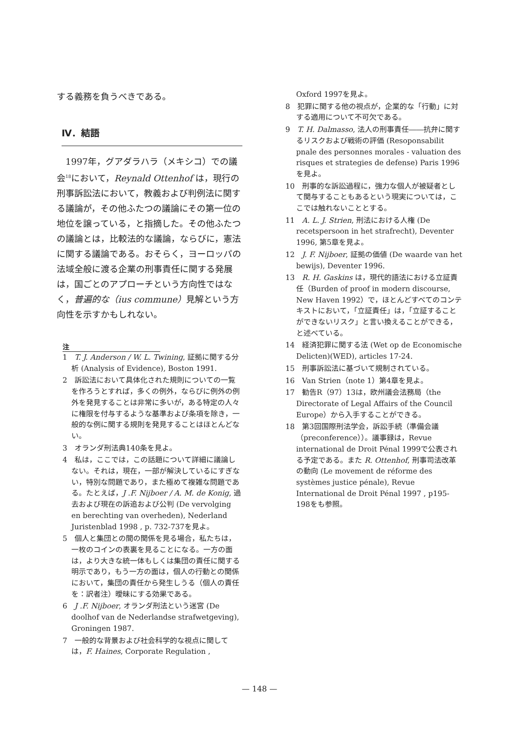する義務を負うべきである。
Ⅳ．結語
1997年，グアダラハラ（メキシコ）での議会<sup>18</sup>において，Reynald Ottenhof は，現行の刑事訴訟法において，教義および判例法に関する議論が，その他ふたつの議論にその第一位の地位を譲っている，と指摘した。その他ふたつの議論とは，比較法的な議論，ならびに，憲法に関する議論である。おそらく，ヨーロッパの法域全般に渡る企業の刑事責任に関する発展は，国ごとのアプローチという方向性ではなく，普遍的な（ius commune）見解という方向性を示すかもしれない。
注
1　T. J. Anderson / W. L. Twining, 証拠に関する分析 (Analysis of Evidence), Boston 1991.
2　訴訟法において具体化された規則についての一覧を作ろうとすれば，多くの例外，ならびに例外の例外を発見することは非常に多いが，ある特定の人々に権限を付与するような基準および条項を除き，一般的な例に関する規則を発見することはほとんどない。
3　オランダ刑法典140条を見よ。
4　私は，ここでは，この話題について詳細に議論しない。それは，現在，一部が解決しているにすぎない，特別な問題であり，また極めて複雑な問題である。たとえば，J .F. Nijboer / A. M. de Konig, 過去および現在の訴追および公判 (De vervolging en berechting van overheden), Nederland Juristenblad 1998 , p. 732-737を見よ。
5　個人と集団との間の関係を見る場合，私たちは，一枚のコインの表裏を見ることになる。一方の面は，より大きな統一体もしくは集団の責任に関する明示であり，もう一方の面は，個人の行動との関係において，集団の責任から発生しうる（個人の責任を：訳者注）曖昧にする効果である。
6　J .F. Nijboer, オランダ刑法という迷宮 (De doolhof van de Nederlandse strafwetgeving), Groningen 1987.
7　一般的な背景および社会科学的な視点に関しては，F. Haines, Corporate Regulation ,
Oxford 1997を見よ。
8　犯罪に関する他の視点が，企業的な「行動」に対する適用について不可欠である。
9　T. H. Dalmasso, 法人の刑事責任――抗弁に関するリスクおよび戦術の評価 (Resoponsabilit pnale des personnes morales - valuation des risques et strategies de defense) Paris 1996を見よ。
10　刑事的な訴訟過程に，強力な個人が被疑者として関与することもあるという現実については，ここでは触れないこととする。
11　A. L. J. Strien, 刑法における人権 (De recetspersoon in het strafrecht), Deventer 1996, 第5章を見よ。
12　J. F. Nijboer, 証拠の価値 (De waarde van het bewijs), Deventer 1996.
13　R. H. Gaskins は，現代的語法における立証責任（Burden of proof in modern discourse, New Haven 1992）で，ほとんどすべてのコンテキストにおいて，「立証責任」は，「立証することができないリスク」と言い換えることができる，と述べている。
14　経済犯罪に関する法 (Wet op de Economische Delicten)(WED), articles 17-24.
15　刑事訴訟法に基づいて規制されている。
16　Van Strien（note 1）第4章を見よ。
17　勧告R（97）13は，欧州議会法務局（the Directorate of Legal Affairs of the Council Europe）から入手することができる。
18　第3回国際刑法学会，訴訟手続（準備会議（preconference））。議事録は，Revue international de Droit Pénal 1999で公表される予定である。また R. Ottenhof, 刑事司法改革の動向 (Le movement de réforme des systèmes justice pénale), Revue International de Droit Pénal 1997 , p195-198をも参照。
— 148 —